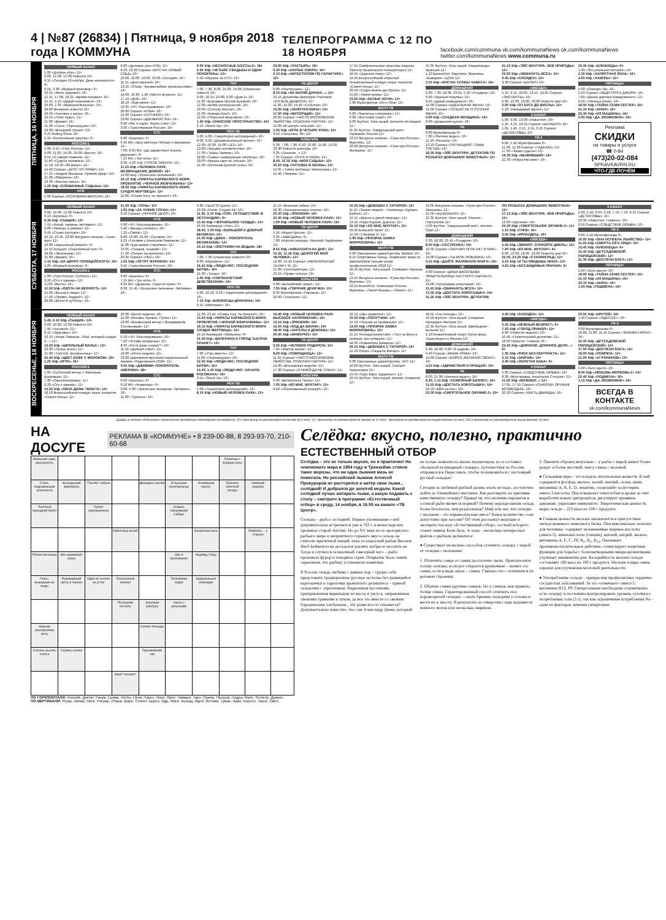4 | №87 (26834) | Пятница, 9 ноября 2018 года | КОММУНА ТЕЛЕПРОГРАММА С 12 ПО 18 НОЯБРЯ facebook.com/communa vk.com/kommunaNews ok.com/kommunaNews twitter.com/kommunaNews www.communa.ru
ПЯТНИЦА, 16 НОЯБРЯ
ПЕРВЫЙ КАНАЛ
5.00 «Доброе утро» 12+
9.00, 12.00, 15.00 Новости 16+
9.15 «Сегодня 16 ноября. День начинается» 6+
9.55, 3.30 «Модный приговор» 6+
10.55 «Жить здорово!» 16+
12.15, 17.00, 18.25 «Время покажет» 16+
15.15, 4.25 «Давай поженимся!» 16+
16.00, 2.35 «Мужское/Женское» 16+
18.00 Вечерние новости 16+
18.50 «Человек и закон» 16+
19.55 «Поле чудес» 12+
21.00 «Время» 16+
21.30 «Голос. Перезагрузка» 16+
23.30 «Вечерний Ургант» 16+
0.25 Rolling Stone 18+
5.15 «Контрольная закупка» 6+
РОССИЯ-1
5.00, 9.15 «Утро России» 12+
9.00, 11.00, 14.00, 20.00 «Вести» 16+
9.55 «О самом главном» 12+
11.40 «Судьба человека» 12+
12.50, 18.50 «60 минут» 12+
14.40 Сериал «ДУЭТ ПО ПРАВУ» 12+
17.25 «Андрей Малахов. Прямой эфир» 16+
21.00 «Юморина» 16+
23.30 «Мастер смеха» 16+
1.20 Х/ф «СЛОМАННЫЕ СУДЬБЫ» 12+
НТВ
5.00 Сериал «ОСНОВНАЯ ВЕРСИЯ» 16+
6.00 «Деловое утро НТВ» 12+
8.20, 10.20 Сериал «МУХТАР. НОВЫЙ СЛЕД» 16+
10.00, 13.00, 16.00, 19.00 «Сегодня» 16+
11.15 «Дело врачей» 16+
13.25 «Обзор. Чрезвычайное происшествие» 16+
14.00, 16.30, 1.40 «Место встречи» 12+
17.10 «ДНК» 16+
18.10 «Жди меня» 12+
19.35 «ЧП. Расследование» 16+
20.00 Сериал «КУБА» 16+
21.00 Сериал «КУПЧИНО» 16+
23.00 Сериал «ДЕКАБРИСТКА» 16+
0.40 «Мы и наука. Наука и мы» 12+
3.30 «Таинственная Россия» 16+
СТС
6.00 «Ералаш» 6+
6.35 М/с «Шоу мистера Пибоди и Шермана» 12+
7.00, 8.05 М/с «Да здравствует король Джулиан!» 6+
7.25 М/с «Три кота» 12+
9.30, 4.20 Х/ф «ПОСЛЕ ЗАКАТА» 12+
11.25 Х/ф «ЧЕЛОВЕК-ПАУК. ВОЗВРАЩЕНИЕ ДОМОЙ» 16+
14.00 Шоу «Уральских пельменей» 16+
16.10 Х/ф «ПИРАТЫ КАРИБСКОГО МОРЯ. ПРОКЛЯТИЕ «ЧЕРНОЙ ЖЕМЧУЖИНЫ» 12+
19.00 Х/ф «ПИРАТЫ КАРИБСКОГО МОРЯ. СУНДУК МЕРТВЕЦА» 12+
22.00 «Слава богу, ты пришел!» 16+
0.00 Х/ф «НЕСНОСНЫЕ БОССЫ-2» 18+
2.05 Х/ф «ЧЕТЫРЕ СВАДЬБЫ И ОДНИ ПОХОРОНЫ» 12+
5.50 «Музыка на СТС» 16+
ТНТ
7.00, 7.30, 8.00, 14.00, 19.00 Губернские новости 16+
9.00, 10.15, 23.00, 0.00 «Дом-2» 16+
11.30 «Бородина против Бузовой» 16+
12.30 «Битва экстрасенсов» 16+
20.00 «Comedy Woman» 16+
21.00 «Комеди Клаб» 16+
22.00 «Открытый микрофон» 16+
1.40 Х/ф «ОФИСНОЕ ПРОСТРАНСТВО» 16+
3.15 «Stand Up» 16+
РЕН ТВ
5.00, 4.00 «Территория заблуждений» 16+
6.00, 9.00 «Документальный проект» 16+
12.00, 16.00, 19.00 «112» 16+
13.00 «Загадки человечества» 16+
17.00 «Тайны Чапман» 16+
18.00 «Самые шокирующие гипотезы» 16+
20.00 «Крыша едет не спеша!» 16+
21.00 «Источник русской силы» 16+
23.00 Х/ф «ПАСТЫРЬ» 16+
0.30 Х/ф «АКУЛЬЕ ОЗЕРО» 16+
2.10 Х/ф «АВТОСТОПОМ ПО ГАЛАКТИКЕ» 12+
ТВ ЦЕНТР
6.00 «Настроение» 12+
8.10 Х/ф «НЕ ВАЛЯЙ ДУРАКА...» 12+
10.15 Детективы Виктории Платовой. «КУПЕЛЬ ДЬЯВОЛА» 12+
11.30, 14.30, 19.40 «События» 16+
15.05 Х/ф «ЗОЛОТАЯ МИНА» 12+
17.50 Х/ф «МУСОРЩИК» 12+
20.05 Сериал «ЧИСТО МОСКОВСКИЕ УБИЙСТВА. ОПАСНАЯ ПАРТИЯ» 12+
22.00 «В центре событий» 12+
1.55 Х/ф «ИГРА В ЧЕТЫРЕ РУКИ» 12+
3.50 «Петровка, 38» 16+
КУЛЬТУРА
6.30, 7.00, 7.30, 8.20, 10.00, 15.00, 19.30, 23.30 Новости культуры 16+
6.35 «Пешком...» 12+
7.35 Сериал «СИТА И РАМА» 12+
8.40, 16.35 Х/ф «МОЯ СУДЬБА» 12+
10.20 Х/ф «ПУТЕВКА В ЖИЗНЬ» 12+
14.05 «Тайна гробницы Чингисхана» 12+
15.40 «Энигма» 12+
17.55 Симфонические оркестры Европы. Оркестр Берлинского Концертхауса 12+
18.45 «Царская ложа» 12+
19.45 Всероссийский открытый телевизионный конкурс юных талантов «Синяя птица» 12+
20.50 «Сакро-Монте-ди-Оропа» 12+
21.05 «Линия жизни» 12+
23.50 Х/ф «БЕЛЫЕ НОЧИ» 12+
2.30 Мультфильм «Он и Она» 12+
МАТЧ ТВ
6.00 «Заклятые соперники» 12+
6.30 «Жестокий спорт» 16+
9.00 Футбол. Лига наций. Бельгия–Исландия 12+
11.35 Футбол. Товарищеский матч. Германия–Россия 12+
13.55 Фигурное катание. «Гран-при России». Мужчины. 12+
20.00 Фигурное катание. «Гран-при России». Женщины. 12+
22.35 Футбол. Лига наций. Нидерланды–Франция 12+
1.10 Баскетбол. Евролига. Мужчины. «Бавария»–ЦСКА 12+
3.10 Х/ф «КЛЕТКА СЛАВЫ ЧАВЕСА» 16+
ДОМАШНИЙ
6.30, 7.30, 18.00, 23.55, 5.50 «6 кадров» 16+
6.50 «Удачная покупка» 16+
9.45 «Давай разведемся!» 16+
14.00 Сериал «ИДЕАЛЬНАЯ ЖЕНА» 16+
19.00 Сериал «ТОЛЬКО НЕ ОТПУСКАЙ МЕНЯ» 16+
4.00 Х/ф «СЛАДКАЯ ЖЕНЩИНА» 16+
6.00 «Домашняя кухня» 16+
ЧЕ
6.00 Мультфильмы 6+
7.30 «Улетное видео» 16+
11.10 «Решала» 16+
13.10 Сериал «ПЯТНИЦКИЙ. ГЛАВА ТРЕТЬЯ» 16+
19.30 Х/ф «ЭЙС ВЕНТУРА: ДЕТЕКТИВ ПО РОЗЫСКУ ДОМАШНИХ ЖИВОТНЫХ» 12+
21.10 Х/ф «ЭЙС ВЕНТУРА: ЗОВ ПРИРОДЫ» 12+
23.00 Х/ф «ОБМАНУТЬ ВСЕХ» 12+
0.45 Х/ф «СНОУДЕН» 12+
3.30 Сериал «ШУЛЕР» 16+
«ЗВЕЗДА»
5.15, 9.15, 10.05, 13.15, 14.05 Сериал «ЭКСПЕРТЫ» 16+
9.00, 13.00, 18.00, 23.00 Новости дня 16+
2.00 Х/ф «ОТ БУГА ДО ВИСЛЫ» 12+
5.20 «Невидимый фронт» 12+
5 КАНАЛ
5.00, 9.00, 13.00 «Известия» 16+
5.25, 9.25, 13.25 Сериал «БАЛАБОЛ» 16+
1.05, 1.45, 2.15, 2.55, 3.25 Сериал «ДЕТЕКТИВЫ» 16+
ТВ-3
6.00, 5.45 Мультфильмы 6+
11.00, 11.30 Сериал «ГАДАЛКА» 12+
17.00 «Знаки судьбы» 16+
19.30 Х/ф «ВЫЖИВШИЙ» 16+
22.30 «Искусство кино» 16+
23.30 Х/ф «БЛИЗНЕЦЫ» 6+
1.30 «Это реальная история» 16+
2.30 Х/ф «ЗАПРЕТНАЯ ЗОНА» 16+
4.00 Х/ф «ХАКЕРЫ» 12+
ПЯТНИЦА!
5.00 «Олигарх-ТВ» 16+
5.20 Сериал «НЕДОТРОГА ДЖЕЙН» 16+
7.00 «Школа доктора Комаровского» 12+
9.20 «Пятница News» 16+
19.00 Х/ф «ТАЙНА СЕМИ СЕСТЕР» 16+
21.10 Х/ф «АНОН» 16+
23.30 Х/ф «ИЗ МАШИНЫ» 16+
2.00 Х/ф «ДА, ВОЗМОЖНО» 16+
Реклама
СКИДКИ
на товары и услуги
☎ 0-84
(473)20-02-084
SPRAVKAVRN.RU
ЧТО-ГДЕ-ПОЧЁМ
СУББОТА, 17 НОЯБРЯ
ПЕРВЫЙ КАНАЛ
6.00, 10.00, 12.00 Новости 16+
6.10 «Ералаш» 6+
6.35 Х/ф «СЫЩИК» 12+
7.55 «Играй, гармонь любимая!» 12+
9.00 «Умницы и умники» 12+
9.45 «Слово пастыря» 16+
10.15, 19.35, 23.00 Фигурное катание. «Гран-при» 12+
13.00 «Идеальный ремонт» 6+
14.55 Концерт «Серебряный бал» 6+
18.00 «Эксклюзив» 16+
21.00 «Время» 16+
1.10 Х/ф «ЗА ШКУРУ ПОЛИЦЕЙСКОГО» 16+
4.05 «Модный приговор» 6+
РОССИЯ-1
5.00 «Утро России. Суббота» 12+
9.20 «Сто к одному» 12+
11.00 «Вести» 16+
12.50 Х/ф «ОХОТА НА ВЕРНОГО» 12+
15.00 «Выход в люди» 12+
17.50 «Привет, Андрей!» 12+
20.00 «Вести в субботу» 16+
21.00 Х/ф «ТЕНЬ» 12+
1.05 Х/ф «ЗА ЧУЖИЕ ГРЕХИ» 12+
3.10 Сериал «ЛИЧНОЕ ДЕЛО» 16+
НТВ
5.00 «ЧП. Расследование» 16+
5.40 «Звезды сошлись» 16+
7.25 «Смотр» 12+
8.00, 10.00, 16.00 «Сегодня» 16+
9.25 «Готовим с Алексеем Зиминым» 12+
11.00 «Еда живая и мертвая» 12+
13.05 «Поедем, поедим!» 12+
17.00 «Секрет на миллион» 16+
20.35 Сериал «ПЕС» 16+
1.55 Х/ф «ЛЕТЯТ ЖУРАВЛИ» 12+
3.45 «Таинственная Россия» 16+
СТС
6.00 «Ералаш» 6+
7.25 М/с «Три кота» 6+
8.05 М/с «Драконы. Гонки по краю» 6+
8.30, 15.45 «Уральские пельмени. Любимое» 16+
9.30 «ПроСТО кухня» 12+
10.30 «Рогов. Студия 24» 16+
11.30, 3.10 Х/ф «ПЭН. ПУТЕШЕСТВИЕ В НЕТЛАНДИЮ» 6+
13.45 Х/ф «ЧЕРНИЛЬНОЕ СЕРДЦЕ» 12+
16.50 Анимация «Рио» 12+
18.45, 1.00 Х/ф «БОЛЬШОЙ И ДОБРЫЙ ВЕЛИКАН» 12+
21.00 Х/ф «ДЖЕК – ПОКОРИТЕЛЬ ВЕЛИКАНОВ» 12+
23.15 Х/ф «ОХОТНИКИ НА ВЕДЬМ» 18+
ТНТ
7.00, 7.30 Губернские новости 16+
8.00 «Марафон» 12+
16.45 Х/ф «ЛЮДИ ИКС: ПОСЛЕДНЯЯ БИТВА» 16+
21.00 «Танцы» 16+
1.05 Х/ф «СОРОКАЛЕТНИЙ ДЕВСТВЕННИК» 16+
РЕН ТВ
5.00, 16.20, 3.20 «Территория заблуждений» 16+
7.15 Х/ф «БЛИЗНЕЦЫ-ДРАКОНЫ» 16+
9.15 «Минтранс» 16+
11.15 «Военная тайна» 16+
18.30 «Засекреченные списки» 16+
20.30 Х/ф «ЭЛИЗИУМ» 16+
22.30 Х/ф «НОВЫЙ ЧЕЛОВЕК-ПАУК» 12+
1.00 Х/ф «НОВЫЙ ЧЕЛОВЕК-ПАУК» 16+
ТВ ЦЕНТР
5.55 «Марш-бросок» 12+
6.35 «АБВГДейка» 6+
7.00 «Короли эпизода. Николай Парфенов» 12+
8.55 Х/ф «АКВАЛАНГИ НА ДНЕ» 12+
10.35, 11.45 Х/ф «ДОРОГОЙ МОЙ ЧЕЛОВЕК» 12+
13.00, 14.45 Сериал «НЕРАСКРЫТЫЙ ТАЛАНТ-3» 12+
21.00 «Постскриптум» 12+
23.55 «Право голоса» 16+
КУЛЬТУРА
6.30 «Библейский сюжет» 12+
7.05 Х/ф «ГОРЯЧИЕ ДЕНЕЧКИ» 12+
8.35 Мультфильм «Пирожок» 12+
10.00 «Телескоп» 12+
10.25 Х/ф «ДЕВУШКА С ГИТАРОЙ» 12+
11.55 «Земля людей». «Челканцы. Курмач-Байгол» 12+
12.25 «Шпион в дикой природе» 12+
13.45 «Кара Караев. Дорога» 12+
15.10 Х/ф «КО МНЕ, МУХТАР!» 12+
16.35 Большой балет 12+
22.50 «2 Верник 2» 12+
1.00 Х/ф «ПРИЗРАК ЗАМКА МОРРИСВИЛЬ» 12+
МАТЧ ТВ
6.00 Смешанные единоборства. Bellator 16+
8.15 Спортивные танцы. Чемпионат мира по европейским танцам среди профессионалов–2018 12+
10.25 Футбол. Лига наций. Словакия–Украина 12+
13.25 Фигурное катание. «Гран-при России». Мужчины. 12+
16.55 Волейбол. Чемпионат России. Мужчины. «Зенит-Казань»–«Зенит» 12+
19.05 Фигурное катание. «Гран-при России». Женщины. 12+
21.05 «ФутБОЛЬНО» 12+
22.35 Футбол. Лига наций. Италия–Португалия 12+
4.00 Футбол. Товарищеский матч. Англия–США 12+
ДОМАШНИЙ
6.30, 18.00, 23.45 «6 кадров» 16+
8.40 Х/ф «СЕСТРЕНКА» 16+
10.35 Сериал «ОБУЧАЮ ИГРЕ НА ГИТАРЕ» 16+
19.00 Сериал «ТЫ МОЯ ЛЮБИМАЯ» 16+
4.15 Х/ф «ДАЙТЕ ЖАЛОБНУЮ КНИГУ» 16+
ЧЕ
6.00 Сериал «ДАША ВАСИЛЬЕВА. ЛЮБИТЕЛЬНИЦА ЧАСТНОГО СЫСКА-3» 12+
10.00 «Программа испытаний» 16+
11.45 Х/ф «ОБМАНУТЬ ВСЕХ» 12+
13.35 Х/ф «ДОСТАТЬ КОРОТЫШКУ» 16+
15.35 Х/ф «ЭЙС ВЕНТУРА: ДЕТЕКТИВ
ПО РОЗЫСКУ ДОМАШНИХ ЖИВОТНЫХ» 12+
17.15 Х/ф «ЭЙС ВЕНТУРА: ЗОВ ПРИРОДЫ» 12+
19.00 «Шутники» 16+
23.30 Х/ф «СМЕРТЕЛЬНОЕ ОРУЖИЕ-2» 12+
1.15 Х/ф «ГНЕВ» 16+
3.05 Х/ф «ИРЛАНДЕЦ» 16+
«ЗВЕЗДА»
5.45 Х/ф «ЗВОНЯТ, ОТКРОЙТЕ ДВЕРЬ» 12+
7.20 Х/ф «КО МНЕ, МУХТАР!» 6+
9.00, 13.00, 18.00, 23.00 Новости дня 16+
22.05, 23.20 Х/ф «СТАЛИНГРАД» 12+
3.10 Х/ф «И ТЫ УВИДИШЬ НЕБО» 12+
4.25 Х/ф «БЕЗ ВИДИМЫХ ПРИЧИН» 6+
5 КАНАЛ
5.00, 5.40, 6.05, 6.40, 7.10, 7.50, 8.25 Сериал «ДЕТЕКТИВЫ» 16+
23.30 «Известия. Главное» 16+
0.50 Сериал «СЛЕДСТВИЕ ЛЮБВИ» 16+
ТВ-3
6.00, 5.45 Мультфильмы 6+
10.00 Х/ф «ОНА ИСПЕКЛА УБИЙСТВО» 12+
11.45 Х/ф «СМЕРТЬ ЕЙ К ЛИЦУ» 16+
13.45 Х/ф «БЛИЗНЕЦЫ» 6+
15.45 Х/ф «ДЕТСАДОВСКИЙ ПОЛИЦЕЙСКИЙ» 12+
21.30 Х/ф «ДОСПЕХИ БОГА» 12+
ПЯТНИЦА!
5.00 «Леся здеся» 16+
19.00 Х/ф «ТАЙНА СЕМИ СЕСТЕР» 16+
21.10 Х/ф «ИЗ МАШИНЫ» 16+
23.10 Х/ф «АНОН» 16+
1.50 Х/ф «ПОДМЕНА» 16+
ВОСКРЕСЕНЬЕ, 18 НОЯБРЯ
ПЕРВЫЙ КАНАЛ
5.45, 6.10 Х/ф «СЫЩИК» 12+
6.00, 10.00, 12.00 Новости 16+
7.45 «Часовой» 12+
8.15 «Здоровье» 16+
10.15 «Игорь Ливанов. «Рай, который создал я...» 12+
13.30 Х/ф «ШКОЛЬНЫЙ ВАЛЬС» 12+
19.30 «Лучше всех!» 12+
21.00 «Толстой. Воскресенье» 12+
23.40 Х/ф «ЦВЕТ КОФЕ С МОЛОКОМ» 16+
1.25 Х/ф «ИГРА» 16+
РОССИЯ-1
5.05 «Субботний вечер с Николаем Басковым» 12+
7.30 «Смехопанорама» 12+
9.20 «Сто к одному» 12+
14.55 Х/ф «ОКНА ДОМА ТВОЕГО» 12+
18.50 Всероссийский конкурс юных талантов «Синяя птица» 12+
20.00 «Вести недели» 16+
22.00 «Москва. Кремль. Путин» 12+
23.00 «Воскресный вечер с Владимиром Соловьевым» 12+
НТВ
5.10 «ЧП. Расследование» 16+
7.20 «Устами младенца» 12+
8.35 «Кто в доме хозяин?» 16+
11.50 «Дачный ответ» 12+
19.00 «Итоги недели» 12+
23.00 Церемония вручения национальной премии «Радиомания-2018» 12+
0.55 Х/ф «ДЖИММИ–ПОКОРИТЕЛЬ АМЕРИКИ» 18+
СТС
6.00 «Ералаш» 6+
6.50 М/с «Новаторы» 6+
9.00, 9.30 «Уральские пельмени. Любимое» 16+
11.00 «Туристы» 16+
12.00, 23.45 «Слава богу, ты пришел!» 16+
13.20 Х/ф «ПИРАТЫ КАРИБСКОГО МОРЯ. ПРОКЛЯТИЕ «ЧЕРНОЙ ЖЕМЧУЖИНЫ» 12+
16.15 Х/ф «ПИРАТЫ КАРИБСКОГО МОРЯ. СУНДУК МЕРТВЕЦА» 12+
19.10 Анимация «Миньоны» 6+
21.00 Х/ф «ВАЛЕРИАН И ГОРОД ТЫСЯЧИ ПЛАНЕТ» 12+
ТНТ
7.00 «Утро вместе» 12+
11.00 «Перезагрузка» 16+
12.35 Х/ф «ЛЮДИ ИКС: ПОСЛЕДНЯЯ БИТВА» 16+
14.40, 1.40 Х/ф «ЛЮДИ ИКС: НАЧАЛО. РОСОМАХА» 16+
3.55 «Stand Up» 16+
РЕН ТВ
5.00 «Территория заблуждений» 16+
8.15 Х/ф «НОВЫЙ ЧЕЛОВЕК-ПАУК» 12+
10.40 Х/ф «НОВЫЙ ЧЕЛОВЕК-ПАУК: ВЫСОКОЕ НАПРЯЖЕНИЕ» 16+
13.15 Х/ф «ЭЛИЗИУМ» 16+
15.20 Х/ф «КОД ДА ВИНЧИ» 16+
18.00 Х/ф «АНГЕЛЫ И ДЕМОНЫ» 16+
20.40 Х/ф «ИНФЕРНО» 16+
ТВ ЦЕНТР
5.55 Х/ф «ЧЕЛОВЕК РОДИЛСЯ» 12+
7.45 «Фактор жизни» 12+
8.20 Х/ф «ПОМОЩНИЦА» 12+
11.45 Сериал «ЧИСТО МОСКОВСКИЕ УБИЙСТВА. ОПАСНАЯ ПАРТИЯ» 12+
14.30 «Московская неделя» 12+
17.30 Сериал «Я НИКОГДА НЕ ПЛАЧУ» 12+
КУЛЬТУРА
6.30 «Библиотека Петра» 12+
7.05 Х/ф «КО МНЕ, МУХТАР!» 12+
9.40 «Обыкновенный концерт» 12+
10.10 «Мы–грамотеи!» 12+
10.50 Х/ф «ПОПУТЧИК» 12+
12.10 «Письма из провинции» 12+
13.50 Х/ф «ПРИЗРАК ЗАМКА МОРРИСВИЛЬ» 12+
15.25 Леонард Бернстайн. «Тост за Вену в размере три четверти» 12+
18.30 «Романтика романса» 12+
20.10 Х/ф «ДЕВУШКА С ГИТАРОЙ» 12+
22.20 Опера «Свадьба Фигаро» 12+
МАТЧ ТВ
6.00 Смешанные единоборства. UFC 12+
10.00 Футбол. Лига наций. Сербия–Черногория 12+
13.45 «Курс Евро. Будапешт» 12+
16.55 Футбол. Лига наций. Англия–Хорватия 12+
18.55 «Ген победы» 12+
19.50 Футбол. Лига наций. Северная Ирландия–Австрия 12+
22.35 Футбол. Лига наций. Швейцария–Бельгия 12+
1.10 Конькобежный спорт. Кубок мира. Трансляция из Японии 12+
ДОМАШНИЙ
6.30, 18.00, 0.00 «6 кадров» 16+
9.40 Сериал «МАМА ЛЮБА» 16+
19.00 Сериал «БОЙСЯ ЖЕЛАНИЙ СВОИХ» 16+
4.25 Х/ф «ЗДРАВСТВУЙ И ПРОЩАЙ» 16+
ЧЕ
8.00, 21.00 «Улетное видео» 16+
9.30, 1.15 Х/ф «СЕМЕЙНЫЙ БИЗНЕС» 16+
11.50 Х/ф «ДОСТАТЬ КОРОТЫШКУ» 16+
16.20 «КВН на бис» 16+
23.30 Х/ф «СМЕРТЕЛЬНОЕ ОРУЖИЕ-2» 12+
3.30 Х/ф «СНОУДЕН» 12+
«ЗВЕЗДА»
5.45 Х/ф «НЕЖНЫЙ ВОЗРАСТ» 6+
7.20 Х/ф «ГОРОД ПРИНЯЛ» 12+
9.00 «Новости недели» 16+
10.45 «Политический детектив» 12+
18.00 Новости. Главное 16+
23.45 Х/ф «ДЛИННОЕ, ДЛИННОЕ ДЕЛО...» 6+
1.35 Х/ф «РИСК БЕЗ КОНТРАКТА» 12+
3.10 Х/ф «ЗАЙЧИК» 12+
4.40 Х/ф «ЗОЛОТАЯ БАБА» 6+
5 КАНАЛ
5.00 Сериал «СЛЕДСТВИЕ ЛЮБВИ» 16+
6.30 «Моя правда. Анастасия Стоцкая» 12+
11.50 Х/ф «МУЖИКИ!..» 12+
17.05, 17.55 Сериал «СНАЙПЕР. ОРУЖИЕ ВОЗМЕЗДИЯ» 16+
20.20 Сериал «УБИТЬ ДВАЖДЫ» 16+
23.55 Х/ф «КРУТОЙ» 16+
1.40 Сериал «ОДЕССИТ» 16+
ТВ-3
6.00 Мультфильмы 6+
10.00, 11.00, 11.45 Сериал «ЭЛЕМЕНТАРНО» 16+
12.45 Х/ф «ДЕТСАДОВСКИЙ ПОЛИЦЕЙСКИЙ» 12+
17.00 Х/ф «ДОСПЕХИ БОГА» 12+
19.00 Х/ф «ПОМПЕИ» 12+
21.00 Х/ф «47 РОНИНОВ» 12+
ПЯТНИЦА!
5.00 «Леся здеся» 16+
8.00 Х/ф «ЛЮБОВЬ-МОРКОВЬ-2» 16+
22.40 Х/ф «ПОДМЕНА» 16+
1.10 Х/ф «ДА, ВОЗМОЖНО» 16+
ВСЕГДА В КОНТАКТЕ
vk.com/kommunaNews
Цифры в скобках обозначают ограничение просмотра телепередач по возрасту: (6+)-просмотр не рекомендуется детям до 6 лет; 12+-просмотр не рекомендуется детям до 12 лет; -просмотр не рекомендуется лицам моложе 16 лет; (18+)-просмотр не рекомендуется лицам моложе 18 лет.
НА ДОСУГЕ
РЕКЛАМА В «КОММУНЕ» • 8 239-00-88, 8 293-93-70, 210-60-68
| Излишняя само-уверенность | | | | | | | Политика с позиции силы | | |
| Стиль, подражающий античности | Французский живописец | "Паства" чабана | | Джордано-еретик | Искушение вегетарианца | Осевившая мысль | Причина нелетной погоды | Наемная машина | |
| Льготный проездной билет | | Теряет умалишенный | | | Атаман, покоривший Сибирь | | | | |
| | | | Работница яслей | | | Блаженная нега | | Разбитое ... у старухи | |
| Пятнистая кошка | Им накачивают шины | | | | Шаг в фехтовании | Индейцы Перу | | | |
| Гетры, вышедшие из моды | Руководящий центр в черепе | Один из тысячи на устах | Трехгранный кинжал | | Пальмовая водка | Зодиакальное созвездие | | | |
| | | | Последняя постель | Зерновая культура | Карты с рисунками | | | | |
| Мирная альтернатива мечу | | | | Снятие блокады | | | | | |
| Степень высоты голоса | Глубины земли | | | Парагвайский чай | | | | | |
| | | | Змей-"огнемет" | | | | | | |
ПО ГОРИЗОНТАЛИ: Апломб. Диктат. Разум. Ермак. Литёр. Няня. Насос. Инки. Овес. Гамаши. Таро. Орало. Прорыв. Недра. Мате. Регистр. Дракон.
ПО ВЕРТИКАЛИ: Ягуар. Ампир. Мозг. Ренуар. Отара. Шанс. Стилет. Бруно. Одр. Мясо. Выпад. Идея. Истома. Туман. Арак. Корыто. Такси. Овен.
Селёдка: вкусно, полезно, практично
ЕСТЕСТВЕННЫЙ ОТБОР
Селёдка – это не только вкусно, но и практично! На чемпионате мира в 1994 году в Тронхейме стояли такие морозы, что ни одна лыжная мазь не помогала. Но российский лыжник Алексей Прокуроров не растерялся и натёр свои лыжи... селёдкой! И добрался до золотой медали. Какой селёдкой лучше натирать лыжи, а какую подавать к столу – смотрите в программе «Естественный отбор» в среду, 14 ноября, в 16.55 на канале «ТВ Центр».
Селедка – рыба с историей. Первое упоминание о ней документально встречается уже в 702 г. в монастырских хрониках старой Англии. Но до XV века из-за прогорклого рыбьего жира и неприятного горького вкуса сельдь не считали приличной пищей, пока голландский рыбак Виллем Якоб Бейкельзз не догадался удалять жабры и засолить ее. Тогда и случился селедочный «звездный час» – рыба произвела фурор и покорила стран. Открытие было таким серьезным, что рыбаку установили памятник.
В России сельдь любима с давних пор – трудно себе представить традиционное русское застолье без дымящейся картошечки и тарелочки ароматного деликатеса – пряной селедочки с укропчиком. Нарезанная кусочками, приправленная маринадом из масла и уксуса, заправленная свежими травками и луком, да все это вместе со свежим бородинским хлебушком... Ну разве кто-то откажется? Документально известно, что сам Александр Дюма, который не только живописал жизнь мушкетеров, но и составил «Большой кулинарный словарь», путешествуя по России, отправился в Переславль, чтобы познакомиться с настоящей русской сельдью!
Сегодня за любимой рыбкой далеко ехать не надо, достаточно дойти до ближайшего магазина. Как разглядеть на прилавке качественную селедку? Правда ли, что наличие паразитов в соленой рыбе является нормой? Почему неразделанная сельдь более безопасна, чем разделанная? Миф или нет, что селедка с молоком – это взрывоопасная смесь? Какое количество соли допустимо при засолке? Об этом расскажут ведущие и эксперты ток-шоу «Естественный отбор», гостьей которого станет певица Катя Лель. А пока – несколько интересных фактов о рыбном деликатесе:
● Существует несколько способов отличить селедку с икрой от селедки с молоками:
1. Отличить самца от самки достаточно легко. Приплюсните голову селедке, если рот откроется кружочком – значит это самка, если в виде овала – самец. Связано это с отличием в их ротовом строении.
2. Обычно самки крупнее самцов. Но у самцов, как правило, толще спина. Гарантированный способ отличить пол поровозрелой селедки – сжать брюшко пальцами у головы и вести их к хвосту. В результате из отверстия сзади выдавится немного молок или несколько икринок.
3. Оцените образец визуально – у рыбы с икрой живот более раздут и более жесткий, чем у самца с молокой.
● Сельдевая икра – это кладезь питательных веществ. В ней содержатся фосфор, железо, калий, магний, селен, цинк, витамины А, В, Е, D, лецитин, «хороший» холестерин, омега-3 кислоты. Она повышает гемоглобин в крови за счет выработки новых эритроцитов, регулирует кровяное давление, укрепляет иммунитет. Энергетическая ценность икры сельди – 222 ккал на 100 г продукта.
● Главная ценность молоки заключается в присутствии легкоусвояемого животного белка. Она максимально полезна для человека: содержит незаменимые жирные кислоты (омега-3), аминокислоты (глицин), магний, натрий, железо, витамины А, Е, С, РР, В<sub>1</sub>, В<sub>2</sub>, В<sub>12</sub>. Оказывает противовоспалительное действие, стимулирует защитные функции для борьбы с болезнетворными микроорганизмами, улучшает заживление ран. Калорийность молоки сельди составляет 100 ккал на 100 г продукта. Молоки и икра очень хороши для улучшения мозговой деятельности.
● Употребление сельди – прекрасная профилактика сердечно-сосудистых заболеваний. За это «отвечают» омега-3, витамины В12, РР. Гипертоникам необходимо ограниченно есть селедку и постоянно контролировать уровень суточного потребления соли (5 г), так как ограничение потребления Na – один из факторов лечения гипертонии.